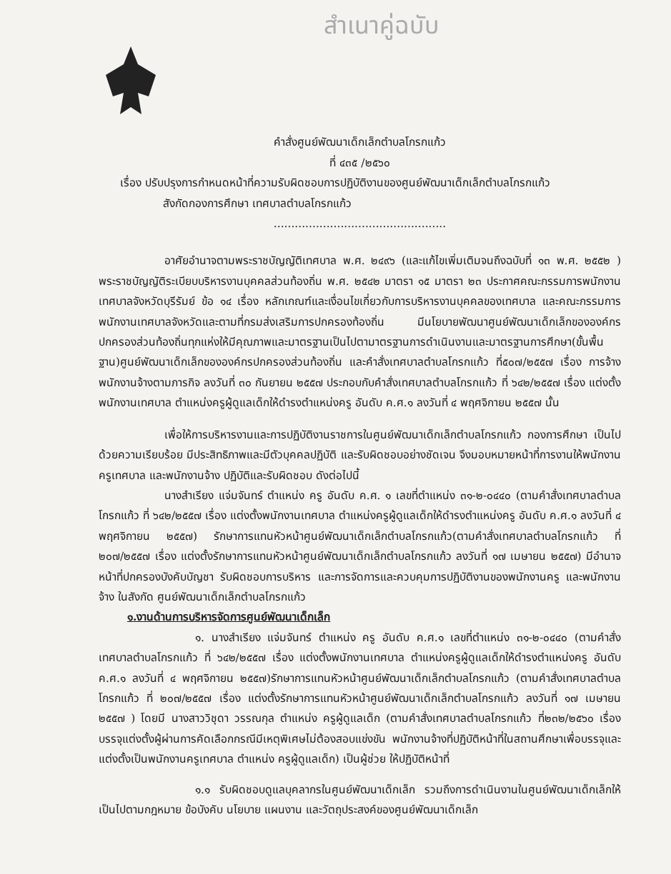สำเนาคู่ฉบับ
คำสั่งศูนย์พัฒนาเด็กเล็กตำบลโกรกแก้ว
ที่ ๔๓๕ /๒๕๖๐
เรื่อง ปรับปรุงการกำหนดหน้าที่ความรับผิดชอบการปฏิบัติงานของศูนย์พัฒนาเด็กเล็กตำบลโกรกแก้ว
สังกัดกองการศึกษา เทศบาลตำบลโกรกแก้ว
.................................................
อาศัยอำนาจตามพระราชบัญญัติเทศบาล พ.ศ. ๒๔๙๖ (และแก้ไขเพิ่มเติมจนถึงฉบับที่ ๑๓ พ.ศ. ๒๕๕๒ ) พระราชบัญญัติระเบียบบริหารงานบุคคลส่วนท้องถิ่น พ.ศ. ๒๕๔๒ มาตรา ๑๕ มาตรา ๒๓ ประกาศคณะกรรมการพนักงานเทศบาลจังหวัดบุรีรัมย์ ข้อ ๑๔ เรื่อง หลักเกณฑ์และเงื่อนไขเกี่ยวกับการบริหารงานบุคคลของเทศบาล และคณะกรรมการพนักงานเทศบาลจังหวัดและตามที่กรมส่งเสริมการปกครองท้องถิ่น มีนโยบายพัฒนาศูนย์พัฒนาเด็กเล็กขององค์กรปกครองส่วนท้องถิ่นทุกแห่งให้มีคุณภาพและมาตรฐานเป็นไปตามาตรฐานการดำเนินงานและมาตรฐานการศึกษา(ขั้นพื้นฐาน)ศูนย์พัฒนาเด็กเล็กขององค์กรปกครองส่วนท้องถิ่น และคำสั่งเทศบาลตำบลโกรกแก้ว ที่๕๐๗/๒๕๕๗ เรื่อง การจ้างพนักงานจ้างตามภารกิจ ลงวันที่ ๓๐ กันยายน ๒๕๕๗ ประกอบกับคำสั่งเทศบาลตำบลโกรกแก้ว ที่ ๖๔๒/๒๕๕๗ เรื่อง แต่งตั้งพนักงานเทศบาล ตำแหน่งครูผู้ดูแลเด็กให้ดำรงตำแหน่งครู อันดับ ค.ศ.๑ ลงวันที่ ๔ พฤศจิกายน ๒๕๕๗ นั้น
เพื่อให้การบริหารงานและการปฏิบัติงานราชการในศูนย์พัฒนาเด็กเล็กตำบลโกรกแก้ว กองการศึกษา เป็นไปด้วยความเรียบร้อย มีประสิทธิภาพและมีตัวบุคคลปฏิบัติ และรับผิดชอบอย่างชัดเจน จึงมอบหมายหน้าที่การงานให้พนักงานครูเทศบาล และพนักงานจ้าง ปฏิบัติและรับผิดชอบ ดังต่อไปนี้
นางสำเรียง แจ่มจันทร์ ตำแหน่ง ครู อันดับ ค.ศ. ๑ เลขที่ตำแหน่ง ๓๑-๒-๐๔๔๐ (ตามคำสั่งเทศบาลตำบลโกรกแก้ว ที่ ๖๔๒/๒๕๕๗ เรื่อง แต่งตั้งพนักงานเทศบาล ตำแหน่งครูผู้ดูแลเด็กให้ดำรงตำแหน่งครู อันดับ ค.ศ.๑ ลงวันที่ ๔ พฤศจิกายน ๒๕๕๗) รักษาการแทนหัวหน้าศูนย์พัฒนาเด็กเล็กตำบลโกรกแก้ว(ตามคำสั่งเทศบาลตำบลโกรกแก้ว ที่ ๒๐๗/๒๕๕๗ เรื่อง แต่งตั้งรักษาการแทนหัวหน้าศูนย์พัฒนาเด็กเล็กตำบลโกรกแก้ว ลงวันที่ ๑๗ เมษายน ๒๕๕๗) มีอำนาจหน้าที่ปกครองบังคับบัญชา รับผิดชอบการบริหาร และการจัดการและควบคุมการปฏิบัติงานของพนักงานครู และพนักงานจ้าง ในสังกัด ศูนย์พัฒนาเด็กเล็กตำบลโกรกแก้ว
๑.งานด้านการบริหารจัดการศูนย์พัฒนาเด็กเล็ก
๑. นางสำเรียง แจ่มจันทร์ ตำแหน่ง ครู อันดับ ค.ศ.๑ เลขที่ตำแหน่ง ๓๑-๒-๐๔๔๐ (ตามคำสั่งเทศบาลตำบลโกรกแก้ว ที่ ๖๔๒/๒๕๕๗ เรื่อง แต่งตั้งพนักงานเทศบาล ตำแหน่งครูผู้ดูแลเด็กให้ดำรงตำแหน่งครู อันดับ ค.ศ.๑ ลงวันที่ ๔ พฤศจิกายน ๒๕๕๗)รักษาการแทนหัวหน้าศูนย์พัฒนาเด็กเล็กตำบลโกรกแก้ว (ตามคำสั่งเทศบาลตำบลโกรกแก้ว ที่ ๒๐๗/๒๕๕๗ เรื่อง แต่งตั้งรักษาการแทนหัวหน้าศูนย์พัฒนาเด็กเล็กตำบลโกรกแก้ว ลงวันที่ ๑๗ เมษายน ๒๕๕๗ ) โดยมี นางสาววิชุดา วรรณกุล ตำแหน่ง ครูผู้ดูแลเด็ก (ตามคำสั่งเทศบาลตำบลโกรกแก้ว ที่๒๓๒/๒๕๖๐ เรื่อง บรรจุแต่งตั้งผู้ผ่านการคัดเลือกกรณีมีเหตุพิเศษไม่ต้องสอบแข่งขัน พนักงานจ้างที่ปฏิบัติหน้าที่ในสถานศึกษาเพื่อบรรจุและแต่งตั้งเป็นพนักงานครูเทศบาล ตำแหน่ง ครูผู้ดูแลเด็ก) เป็นผู้ช่วย ให้ปฏิบัติหน้าที่
๑.๑ รับผิดชอบดูแลบุคลากรในศูนย์พัฒนาเด็กเล็ก รวมถึงการดำเนินงานในศูนย์พัฒนาเด็กเล็กให้เป็นไปตามกฎหมาย ข้อบังคับ นโยบาย แผนงาน และวัตถุประสงค์ของศูนย์พัฒนาเด็กเล็ก